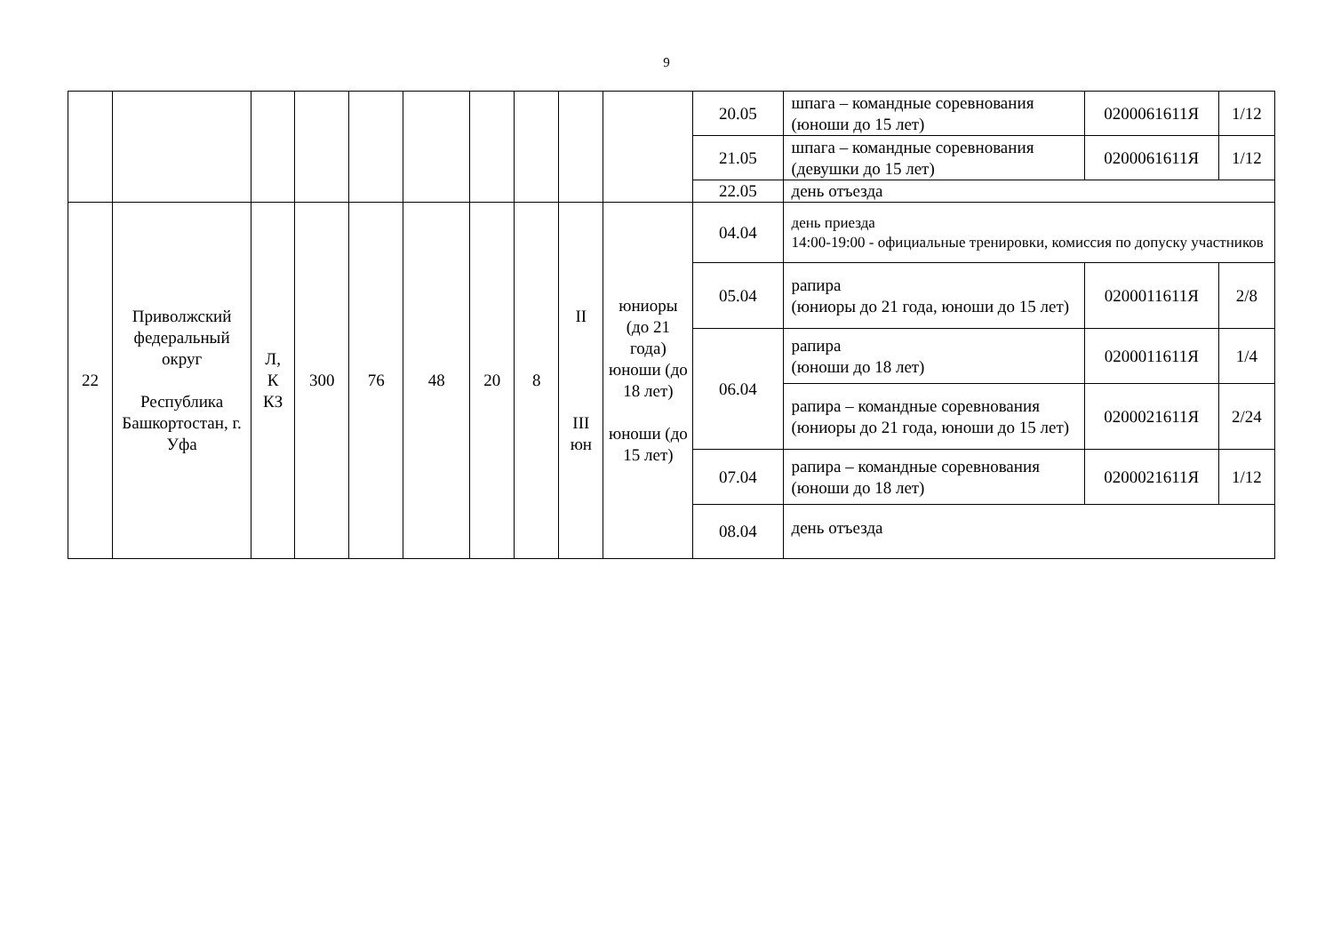9
| | | | | | | | | | | 20.05 | шпага – командные соревнования (юноши до 15 лет) | 0200061611Я | 1/12 |
| | | | | | | | | | | 21.05 | шпага – командные соревнования (девушки до 15 лет) | 0200061611Я | 1/12 |
| | | | | | | | | | | 22.05 | день отъезда | | |
| 22 | Приволжский федеральный округ Республика Башкортостан, г. Уфа | Л, К КЗ | 300 | 76 | 48 | 20 | 8 | II III юн | юниоры (до 21 года) юноши (до 18 лет) юноши (до 15 лет) | 04.04 | день приезда 14:00-19:00 - официальные тренировки, комиссия по допуску участников | | |
| | | | | | | | | | | 05.04 | рапира (юниоры до 21 года, юноши до 15 лет) | 0200011611Я | 2/8 |
| | | | | | | | | | | 06.04 | рапира (юноши до 18 лет) | 0200011611Я | 1/4 |
| | | | | | | | | | | | рапира – командные соревнования (юниоры до 21 года, юноши до 15 лет) | 0200021611Я | 2/24 |
| | | | | | | | | | | 07.04 | рапира – командные соревнования (юноши до 18 лет) | 0200021611Я | 1/12 |
| | | | | | | | | | | 08.04 | день отъезда | | |